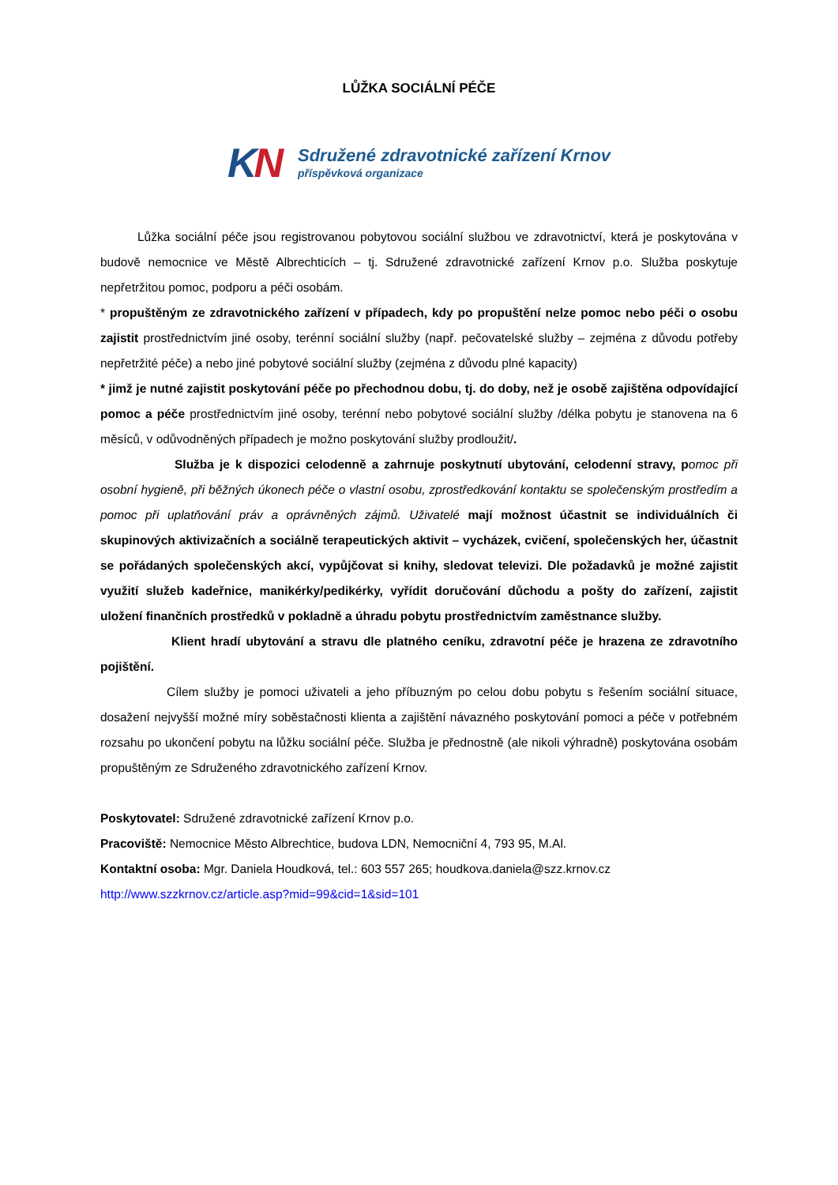LŮŽKA SOCIÁLNÍ PÉČE
KN
Sdružené zdravotnické zařízení Krnov
příspěvková organizace
Lůžka sociální péče jsou registrovanou pobytovou sociální službou ve zdravotnictví, která je poskytována v budově nemocnice ve Městě Albrechticích – tj. Sdružené zdravotnické zařízení Krnov p.o. Služba poskytuje nepřetržitou pomoc, podporu a péči osobám.
* propuštěným ze zdravotnického zařízení v případech, kdy po propuštění nelze pomoc nebo péči o osobu zajistit prostřednictvím jiné osoby, terénní sociální služby (např. pečovatelské služby – zejména z důvodu potřeby nepřetržité péče) a nebo jiné pobytové sociální služby (zejména z důvodu plné kapacity)
* jimž je nutné zajistit poskytování péče po přechodnou dobu, tj. do doby, než je osobě zajištěna odpovídající pomoc a péče prostřednictvím jiné osoby, terénní nebo pobytové sociální služby /délka pobytu je stanovena na 6 měsíců, v odůvodněných případech je možno poskytování služby prodloužit/.
Služba je k dispozici celodenně a zahrnuje poskytnutí ubytování, celodenní stravy, p omoc při osobní hygieně, při běžných úkonech péče o vlastní osobu, zprostředkování kontaktu se společenským prostředím a pomoc při uplatňování práv a oprávněných zájmů. Uživatelé mají možnost účastnit se individuálních či skupinových aktivizačních a sociálně terapeutických aktivit – vycházek, cvičení, společenských her, účastnit se pořádaných společenských akcí, vypůjčovat si knihy, sledovat televizi. Dle požadavků je možné zajistit využití služeb kadeřnice, manikérky/pedikérky, vyřídit doručování důchodu a pošty do zařízení, zajistit uložení finančních prostředků v pokladně a úhradu pobytu prostřednictvím zaměstnance služby.
Klient hradí ubytování a stravu dle platného ceníku, zdravotní péče je hrazena ze zdravotního pojištění.
Cílem služby je pomoci uživateli a jeho příbuzným po celou dobu pobytu s řešením sociální situace, dosažení nejvyšší možné míry soběstačnosti klienta a zajištění návazného poskytování pomoci a péče v potřebném rozsahu po ukončení pobytu na lůžku sociální péče. Služba je přednostně (ale nikoli výhradně) poskytována osobám propuštěným ze Sdruženého zdravotnického zařízení Krnov.
Poskytovatel: Sdružené zdravotnické zařízení Krnov p.o.
Pracoviště: Nemocnice Město Albrechtice, budova LDN, Nemocniční 4, 793 95, M.Al.
Kontaktní osoba: Mgr. Daniela Houdková, tel.: 603 557 265; houdkova.daniela@szz.krnov.cz
http://www.szzkrnov.cz/article.asp?mid=99&cid=1&sid=101